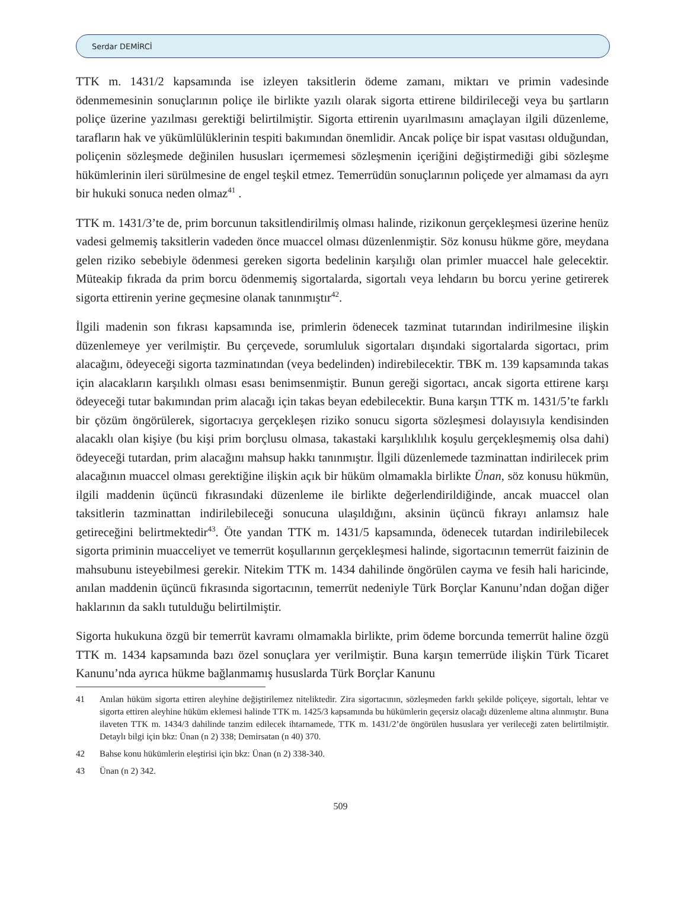Serdar DEMİRCİ
TTK m. 1431/2 kapsamında ise izleyen taksitlerin ödeme zamanı, miktarı ve primin vadesinde ödenmemesinin sonuçlarının poliçe ile birlikte yazılı olarak sigorta ettirene bildirileceği veya bu şartların poliçe üzerine yazılması gerektiği belirtilmiştir. Sigorta ettirenin uyarılmasını amaçlayan ilgili düzenleme, tarafların hak ve yükümlülüklerinin tespiti bakımından önemlidir. Ancak poliçe bir ispat vasıtası olduğundan, poliçenin sözleşmede değinilen hususları içermemesi sözleşmenin içeriğini değiştirmediği gibi sözleşme hükümlerinin ileri sürülmesine de engel teşkil etmez. Temerrüdün sonuçlarının poliçede yer almaması da ayrı bir hukuki sonuca neden olmaz<sup>41</sup> .
TTK m. 1431/3’te de, prim borcunun taksitlendirilmiş olması halinde, rizikonun gerçekleşmesi üzerine henüz vadesi gelmemiş taksitlerin vadeden önce muaccel olması düzenlenmiştir. Söz konusu hükme göre, meydana gelen riziko sebebiyle ödenmesi gereken sigorta bedelinin karşılığı olan primler muaccel hale gelecektir. Müteakip fıkrada da prim borcu ödenmemiş sigortalarda, sigortalı veya lehdarın bu borcu yerine getirerek sigorta ettirenin yerine geçmesine olanak tanınmıştır<sup>42</sup>.
İlgili madenin son fıkrası kapsamında ise, primlerin ödenecek tazminat tutarından indirilmesine ilişkin düzenlemeye yer verilmiştir. Bu çerçevede, sorumluluk sigortaları dışındaki sigortalarda sigortacı, prim alacağını, ödeyeceği sigorta tazminatından (veya bedelinden) indirebilecektir. TBK m. 139 kapsamında takas için alacakların karşılıklı olması esası benimsenmiştir. Bunun gereği sigortacı, ancak sigorta ettirene karşı ödeyeceği tutar bakımından prim alacağı için takas beyan edebilecektir. Buna karşın TTK m. 1431/5’te farklı bir çözüm öngörülerek, sigortacıya gerçekleşen riziko sonucu sigorta sözleşmesi dolayısıyla kendisinden alacaklı olan kişiye (bu kişi prim borçlusu olmasa, takastaki karşılıklılık koşulu gerçekleşmemiş olsa dahi) ödeyeceği tutardan, prim alacağını mahsup hakkı tanınmıştır. İlgili düzenlemede tazminattan indirilecek prim alacağının muaccel olması gerektiğine ilişkin açık bir hüküm olmamakla birlikte Ünan, söz konusu hükmün, ilgili maddenin üçüncü fıkrasındaki düzenleme ile birlikte değerlendirildiğinde, ancak muaccel olan taksitlerin tazminattan indirilebileceği sonucuna ulaşıldığını, aksinin üçüncü fıkrayı anlamsız hale getireceğini belirtmektedir<sup>43</sup>. Öte yandan TTK m. 1431/5 kapsamında, ödenecek tutardan indirilebilecek sigorta priminin muacceliyet ve temerrüt koşullarının gerçekleşmesi halinde, sigortacının temerrüt faizinin de mahsubunu isteyebilmesi gerekir. Nitekim TTK m. 1434 dahilinde öngörülen cayma ve fesih hali haricinde, anılan maddenin üçüncü fıkrasında sigortacının, temerrüt nedeniyle Türk Borçlar Kanunu’ndan doğan diğer haklarının da saklı tutulduğu belirtilmiştir.
Sigorta hukukuna özgü bir temerrüt kavramı olmamakla birlikte, prim ödeme borcunda temerrüt haline özgü TTK m. 1434 kapsamında bazı özel sonuçlara yer verilmiştir. Buna karşın temerrüde ilişkin Türk Ticaret Kanunu’nda ayrıca hükme bağlanmamış hususlarda Türk Borçlar Kanunu
41 Anılan hüküm sigorta ettiren aleyhine değiştirilemez niteliktedir. Zira sigortacının, sözleşmeden farklı şekilde poliçeye, sigortalı, lehtar ve sigorta ettiren aleyhine hüküm eklemesi halinde TTK m. 1425/3 kapsamında bu hükümlerin geçersiz olacağı düzenleme altına alınmıştır. Buna ilaveten TTK m. 1434/3 dahilinde tanzim edilecek ihtarnamede, TTK m. 1431/2’de öngörülen hususlara yer verileceği zaten belirtilmiştir. Detaylı bilgi için bkz: Ünan (n 2) 338; Demirsatan (n 40) 370.
42 Bahse konu hükümlerin eleştirisi için bkz: Ünan (n 2) 338-340.
43 Ünan (n 2) 342.
509